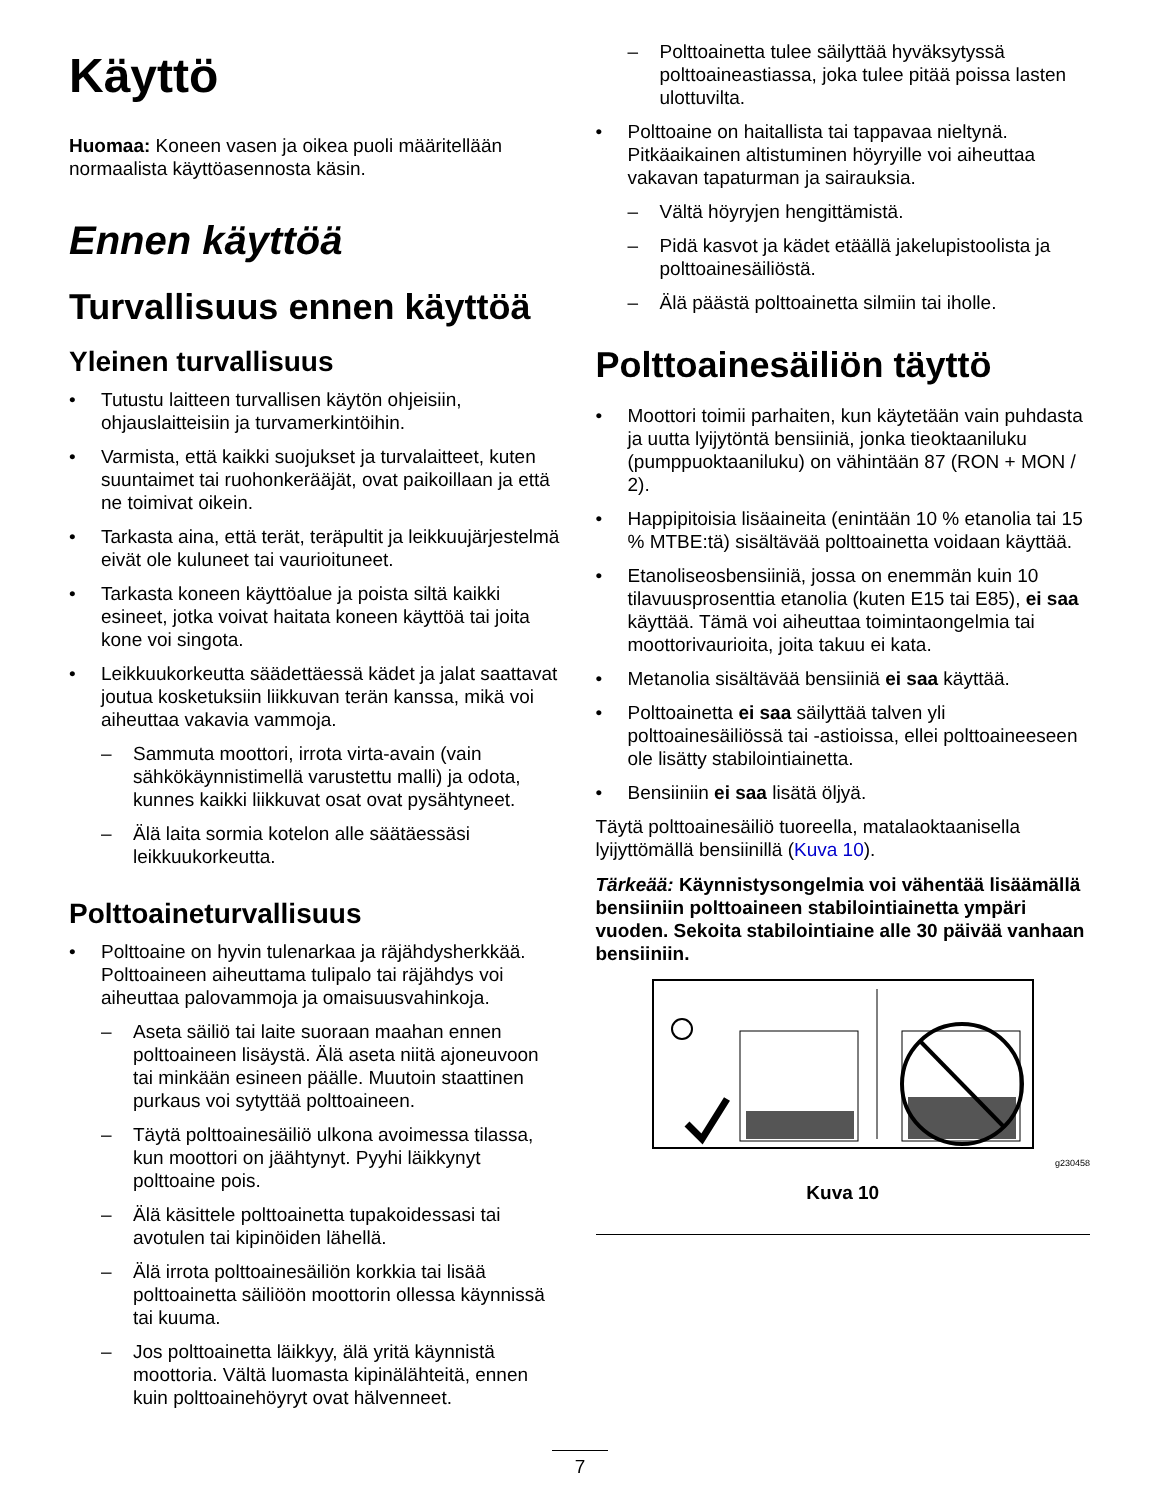Käyttö
Huomaa: Koneen vasen ja oikea puoli määritellään normaalista käyttöasennosta käsin.
Ennen käyttöä
Turvallisuus ennen käyttöä
Yleinen turvallisuus
• Tutustu laitteen turvallisen käytön ohjeisiin, ohjauslaitteisiin ja turvamerkintöihin.
• Varmista, että kaikki suojukset ja turvalaitteet, kuten suuntaimet tai ruohonkerääjät, ovat paikoillaan ja että ne toimivat oikein.
• Tarkasta aina, että terät, teräpultit ja leikkuujärjestelmä eivät ole kuluneet tai vaurioituneet.
• Tarkasta koneen käyttöalue ja poista siltä kaikki esineet, jotka voivat haitata koneen käyttöä tai joita kone voi singota.
• Leikkuukorkeutta säädettäessä kädet ja jalat saattavat joutua kosketuksiin liikkuvan terän kanssa, mikä voi aiheuttaa vakavia vammoja.
– Sammuta moottori, irrota virta-avain (vain sähkökäynnistimellä varustettu malli) ja odota, kunnes kaikki liikkuvat osat ovat pysähtyneet.
– Älä laita sormia kotelon alle säätäessäsi leikkuukorkeutta.
Polttoaineturvallisuus
• Polttoaine on hyvin tulenarkaa ja räjähdysherkkää. Polttoaineen aiheuttama tulipalo tai räjähdys voi aiheuttaa palovammoja ja omaisuusvahinkoja.
– Aseta säiliö tai laite suoraan maahan ennen polttoaineen lisäystä. Älä aseta niitä ajoneuvoon tai minkään esineen päälle. Muutoin staattinen purkaus voi sytyttää polttoaineen.
– Täytä polttoainesäiliö ulkona avoimessa tilassa, kun moottori on jäähtynyt. Pyyhi läikkynyt polttoaine pois.
– Älä käsittele polttoainetta tupakoidessasi tai avotulen tai kipinöiden lähellä.
– Älä irrota polttoainesäiliön korkkia tai lisää polttoainetta säiliöön moottorin ollessa käynnissä tai kuuma.
– Jos polttoainetta läikkyy, älä yritä käynnistä moottoria. Vältä luomasta kipinälähteitä, ennen kuin polttoainehöyryt ovat hälvenneet.
– Polttoainetta tulee säilyttää hyväksytyssä polttoaineastiassa, joka tulee pitää poissa lasten ulottuvilta.
• Polttoaine on haitallista tai tappavaa nieltynä. Pitkäaikainen altistuminen höyryille voi aiheuttaa vakavan tapaturman ja sairauksia.
– Vältä höyryjen hengittämistä.
– Pidä kasvot ja kädet etäällä jakelupistoolista ja polttoainesäiliöstä.
– Älä päästä polttoainetta silmiin tai iholle.
Polttoainesäiliön täyttö
• Moottori toimii parhaiten, kun käytetään vain puhdasta ja uutta lyijytöntä bensiiniä, jonka tieoktaaniluku (pumppuoktaaniluku) on vähintään 87 (RON + MON / 2).
• Happipitoisia lisäaineita (enintään 10 % etanolia tai 15 % MTBE:tä) sisältävää polttoainetta voidaan käyttää.
• Etanoliseosbensiiniä, jossa on enemmän kuin 10 tilavuusprosenttia etanolia (kuten E15 tai E85), ei saa käyttää. Tämä voi aiheuttaa toimintaongelmia tai moottorivaurioita, joita takuu ei kata.
• Metanolia sisältävää bensiiniä ei saa käyttää.
• Polttoainetta ei saa säilyttää talven yli polttoainesäiliössä tai -astioissa, ellei polttoaineeseen ole lisätty stabilointiainetta.
• Bensiiniin ei saa lisätä öljyä.
Täytä polttoainesäiliö tuoreella, matalaoktaanisella lyijyttömällä bensiinillä (Kuva 10).
Tärkeää: Käynnistysongelmia voi vähentää lisäämällä bensiiniin polttoaineen stabilointiainetta ympäri vuoden. Sekoita stabilointiaine alle 30 päivää vanhaan bensiiniin.
g230458
Kuva 10
7